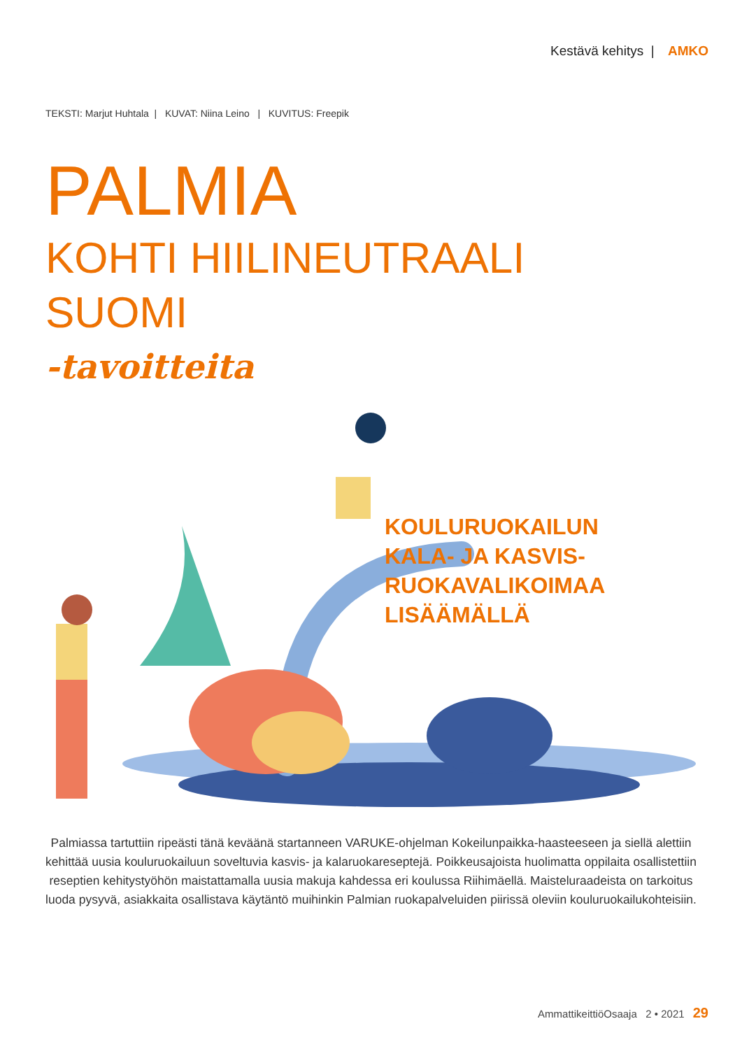Kestävä kehitys | AMKO
TEKSTI: Marjut Huhtala | KUVAT: Niina Leino | KUVITUS: Freepik
PALMIA
KOHTI HIILINEUTRAALI
SUOMI
-tavoitteita
KOULURUOKAILUN
KALA- JA KASVIS-
RUOKAVALIKOIMAA
LISÄÄMÄLLÄ
Palmiassa tartuttiin ripeästi tänä keväänä startanneen VARUKE-ohjelman Kokeilunpaikka-haasteeseen ja siellä alettiin kehittää uusia kouluruokailuun soveltuvia kasvis- ja kalaruokareseptejä. Poikkeusajoista huolimatta oppilaita osallistettiin reseptien kehitystyöhön maistattamalla uusia makuja kahdessa eri koulussa Riihimäellä. Maisteluraadeista on tarkoitus luoda pysyvä, asiakkaita osallistava käytäntö muihinkin Palmian ruokapalveluiden piirissä oleviin kouluruokailukohteisiin.
AmmattikeittiöOsaaja 2 • 2021 29